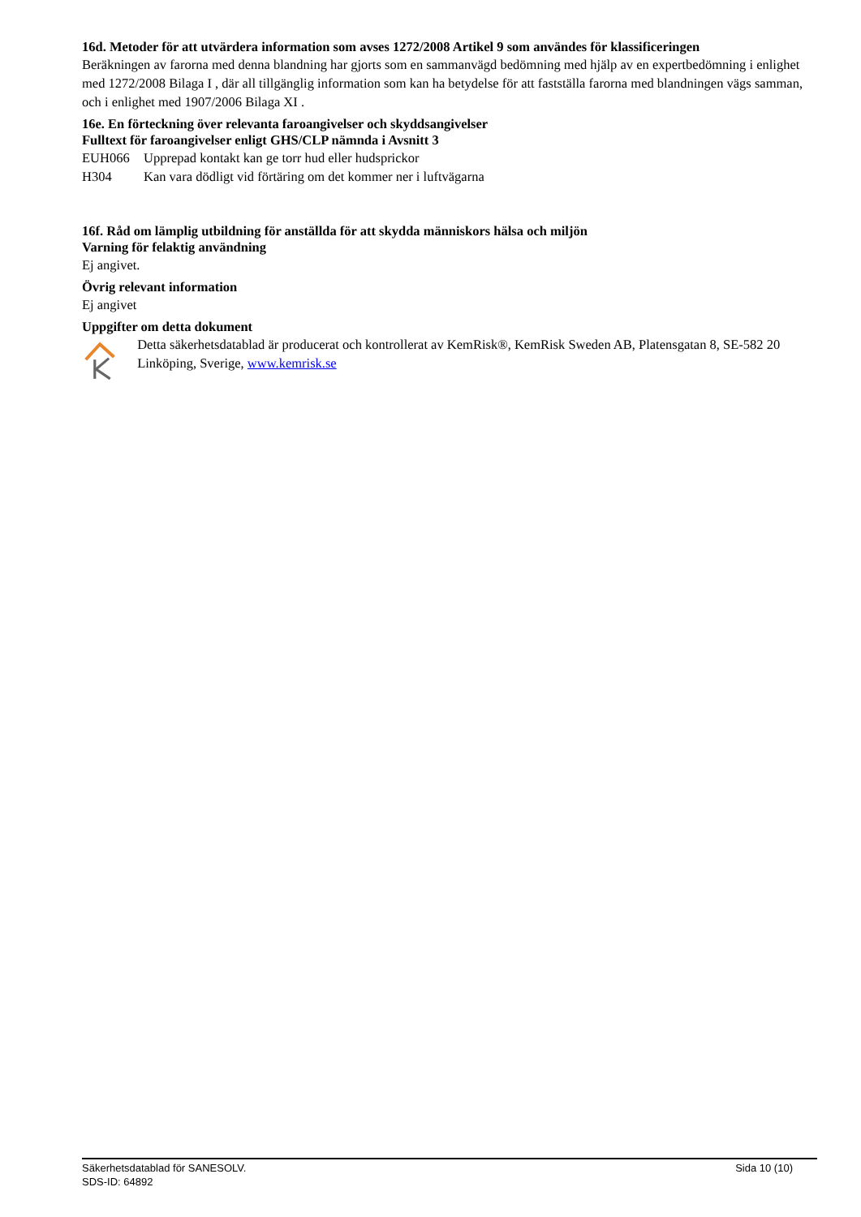16d. Metoder för att utvärdera information som avses 1272/2008 Artikel 9 som användes för klassificeringen
Beräkningen av farorna med denna blandning har gjorts som en sammanvägd bedömning med hjälp av en expertbedömning i enlighet med 1272/2008 Bilaga I , där all tillgänglig information som kan ha betydelse för att fastställa farorna med blandningen vägs samman, och i enlighet med 1907/2006 Bilaga XI .
16e. En förteckning över relevanta faroangivelser och skyddsangivelser
Fulltext för faroangivelser enligt GHS/CLP nämnda i Avsnitt 3
EUH066 Upprepad kontakt kan ge torr hud eller hudsprickor
H304 Kan vara dödligt vid förtäring om det kommer ner i luftvägarna
16f. Råd om lämplig utbildning för anställda för att skydda människors hälsa och miljön
Varning för felaktig användning
Ej angivet.
Övrig relevant information
Ej angivet
Uppgifter om detta dokument
Detta säkerhetsdatablad är producerat och kontrollerat av KemRisk®, KemRisk Sweden AB, Platensgatan 8, SE-582 20 Linköping, Sverige, www.kemrisk.se
Säkerhetsdatablad för SANESOLV. Sida 10 (10)
SDS-ID: 64892